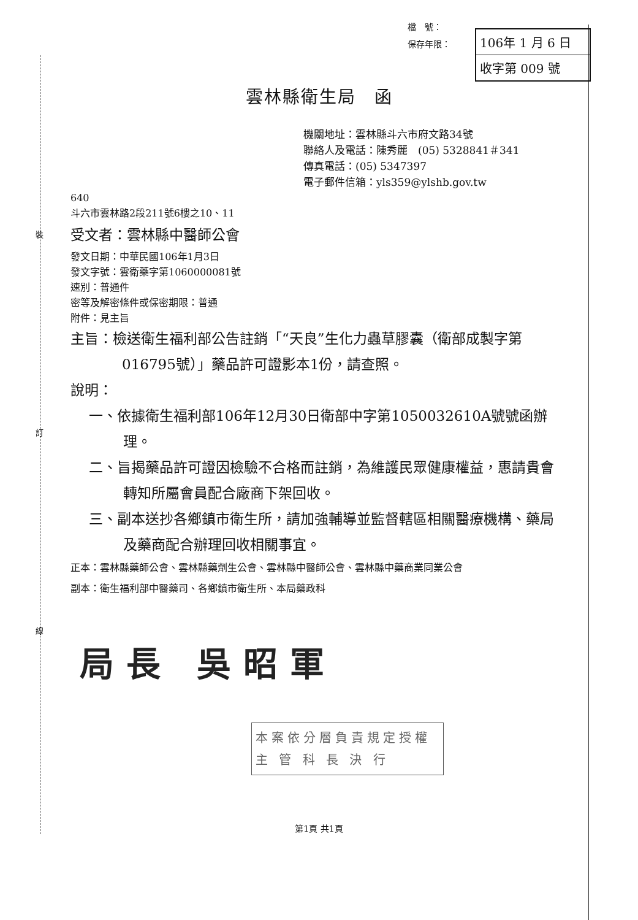裝
訂
線
檔　號：
保存年限：
106年 1 月 6 日
收字第 009 號
雲林縣衛生局　函
機關地址：雲林縣斗六市府文路34號
聯絡人及電話：陳秀麗　(05) 5328841＃341
傳真電話：(05) 5347397
電子郵件信箱：yls359@ylshb.gov.tw
640
斗六市雲林路2段211號6樓之10、11
受文者：雲林縣中醫師公會
發文日期：中華民國106年1月3日
發文字號：雲衛藥字第1060000081號
速別：普通件
密等及解密條件或保密期限：普通
附件：見主旨
主旨：檢送衛生福利部公告註銷「“天良”生化力蟲草膠囊（衛部成製字第016795號）」藥品許可證影本1份，請查照。
說明：
一、依據衛生福利部106年12月30日衛部中字第1050032610A號號函辦理。
二、旨揭藥品許可證因檢驗不合格而註銷，為維護民眾健康權益，惠請貴會轉知所屬會員配合廠商下架回收。
三、副本送抄各鄉鎮市衛生所，請加強輔導並監督轄區相關醫療機構、藥局及藥商配合辦理回收相關事宜。
正本：雲林縣藥師公會、雲林縣藥劑生公會、雲林縣中醫師公會、雲林縣中藥商業同業公會
副本：衛生福利部中醫藥司、各鄉鎮市衛生所、本局藥政科
局長 吳昭軍
本案依分層負責規定授權
主 管 科 長 決 行
第1頁 共1頁